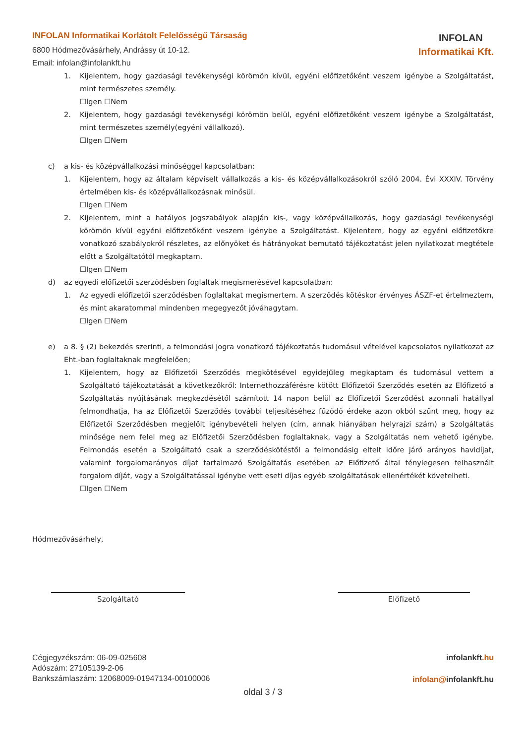INFOLAN Informatikai Korlátolt Felelősségű Társaság
6800 Hódmezővásárhely, Andrássy út 10-12.
Email: infolan@infolankft.hu
INFOLAN
Informatikai Kft.
1. Kijelentem, hogy gazdasági tevékenységi körömön kívül, egyéni előfizetőként veszem igénybe a Szolgáltatást, mint természetes személy.
☐Igen ☐Nem
2. Kijelentem, hogy gazdasági tevékenységi körömön belül, egyéni előfizetőként veszem igénybe a Szolgáltatást, mint természetes személy(egyéni vállalkozó).
☐Igen ☐Nem
c) a kis- és középvállalkozási minőséggel kapcsolatban:
1. Kijelentem, hogy az általam képviselt vállalkozás a kis- és középvállalkozásokról szóló 2004. Évi XXXIV. Törvény értelmében kis- és középvállalkozásnak minősül.
☐Igen ☐Nem
2. Kijelentem, mint a hatályos jogszabályok alapján kis-, vagy középvállalkozás, hogy gazdasági tevékenységi körömön kívül egyéni előfizetőként veszem igénybe a Szolgáltatást. Kijelentem, hogy az egyéni előfizetőkre vonatkozó szabályokról részletes, az előnyöket és hátrányokat bemutató tájékoztatást jelen nyilatkozat megtétele előtt a Szolgáltatótól megkaptam.
☐Igen ☐Nem
d) az egyedi előfizetői szerződésben foglaltak megismerésével kapcsolatban:
1. Az egyedi előfizetői szerződésben foglaltakat megismertem. A szerződés kötéskor érvényes ÁSZF-et értelmeztem, és mint akaratommal mindenben megegyezőt jóváhagytam.
☐Igen ☐Nem
e) a 8. § (2) bekezdés szerinti, a felmondási jogra vonatkozó tájékoztatás tudomásul vételével kapcsolatos nyilatkozat az Eht.-ban foglaltaknak megfelelően;
1. Kijelentem, hogy az Előfizetői Szerződés megkötésével egyidejűleg megkaptam és tudomásul vettem a Szolgáltató tájékoztatását a következőkről: Internethozzáférésre kötött Előfizetői Szerződés esetén az Előfizető a Szolgáltatás nyújtásának megkezdésétől számított 14 napon belül az Előfizetői Szerződést azonnali hatállyal felmondhatja, ha az Előfizetői Szerződés további teljesítéséhez fűződő érdeke azon okból szűnt meg, hogy az Előfizetői Szerződésben megjelölt igénybevételi helyen (cím, annak hiányában helyrajzi szám) a Szolgáltatás minősége nem felel meg az Előfizetői Szerződésben foglaltaknak, vagy a Szolgáltatás nem vehető igénybe. Felmondás esetén a Szolgáltató csak a szerződéskötéstől a felmondásig eltelt időre járó arányos havidíjat, valamint forgalomarányos díjat tartalmazó Szolgáltatás esetében az Előfizető által ténylegesen felhasznált forgalom díját, vagy a Szolgáltatással igénybe vett eseti díjas egyéb szolgáltatások ellenértékét követelheti.
☐Igen ☐Nem
Hódmezővásárhely,
Szolgáltató Előfizető
Cégjegyzékszám: 06-09-025608
Adószám: 27105139-2-06
Bankszámlaszám: 12068009-01947134-00100006
infolankft.hu
infolan@infolankft.hu
oldal 3 / 3